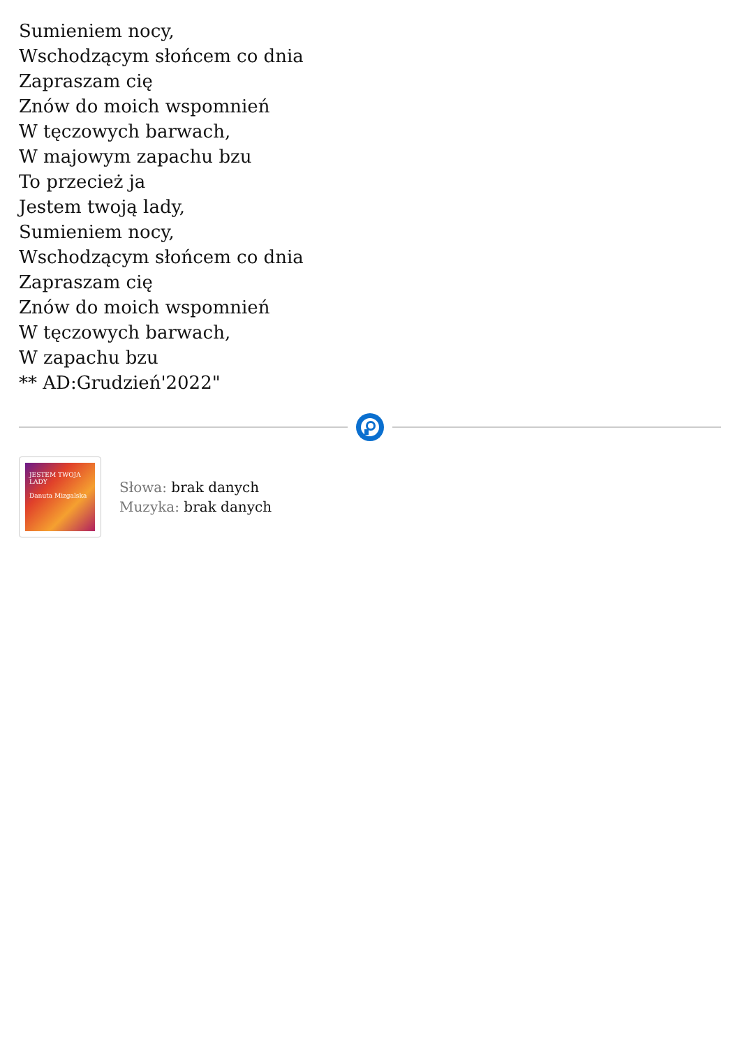Sumieniem nocy,
Wschodzącym słońcem co dnia
Zapraszam cię
Znów do moich wspomnień
W tęczowych barwach,
W majowym zapachu bzu
To przecież ja
Jestem twoją lady,
Sumieniem nocy,
Wschodzącym słońcem co dnia
Zapraszam cię
Znów do moich wspomnień
W tęczowych barwach,
W zapachu bzu
** AD:Grudzień'2022"
JESTEM TWOJA LADY
Danuta Mizgalska
Słowa: brak danych
Muzyka: brak danych